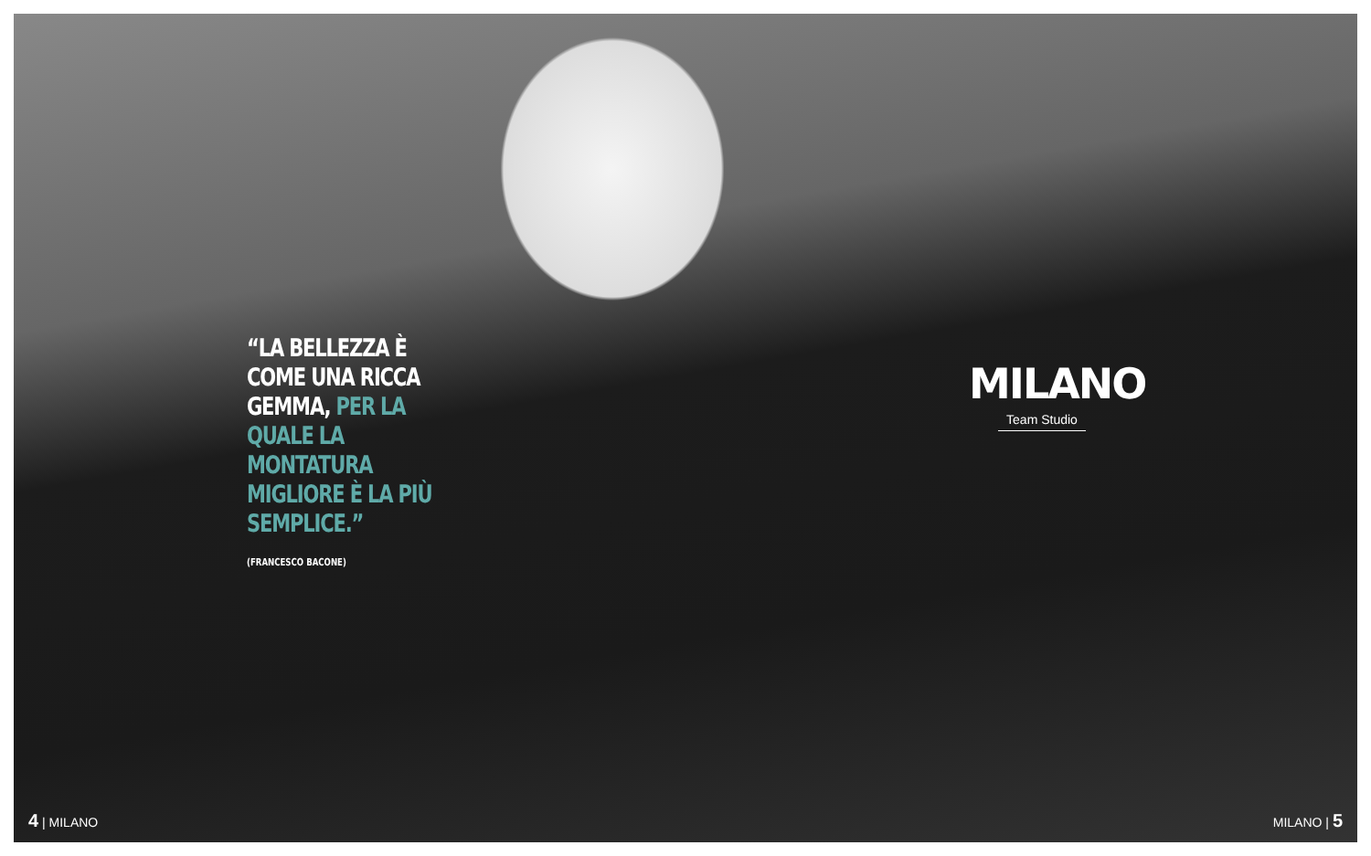“LA BELLEZZA È COME UNA RICCA GEMMA, PER LA QUALE LA MONTATURA MIGLIORE È LA PIÙ SEMPLICE.”
(FRANCESCO BACONE)
MILANO
Team Studio
4 | MILANO MILANO | 5